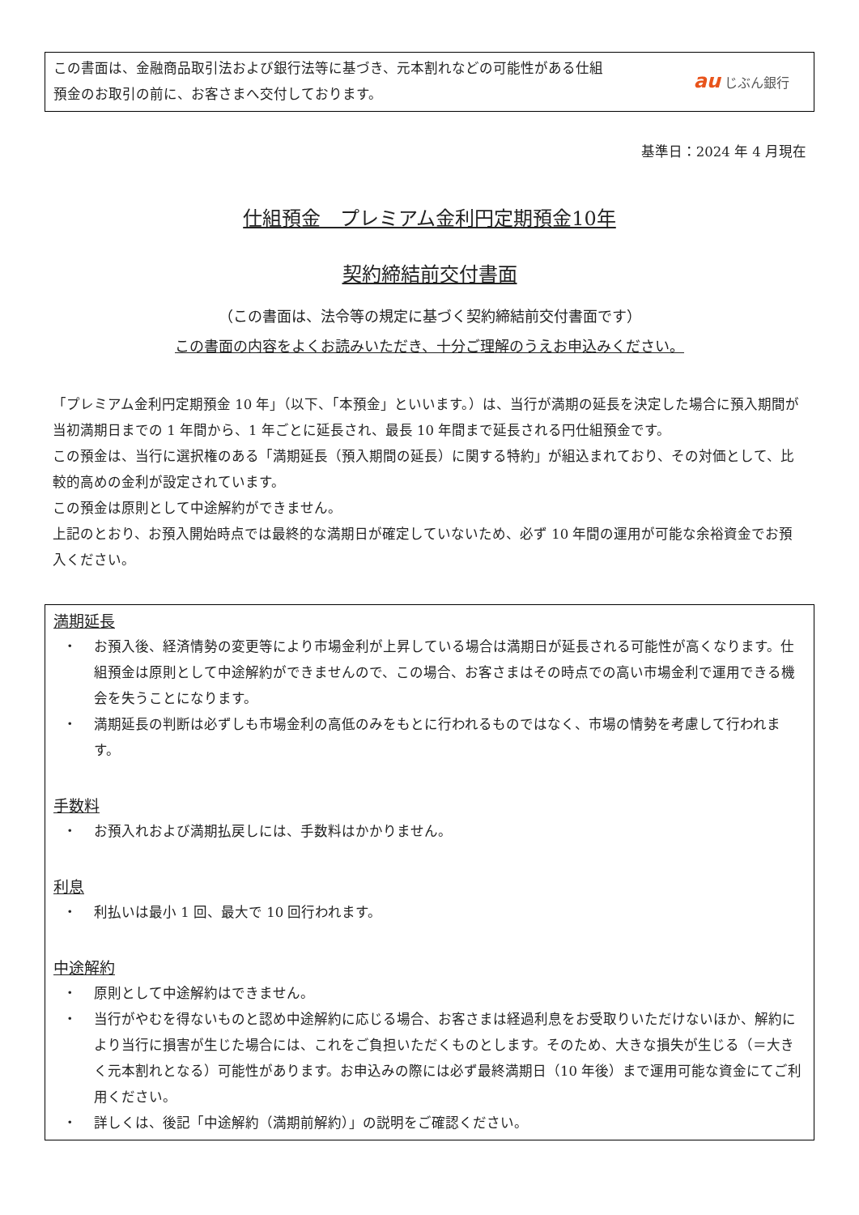この書面は、金融商品取引法および銀行法等に基づき、元本割れなどの可能性がある仕組
預金のお取引の前に、お客さまへ交付しております。
au じぶん銀行
基準日：2024 年 4 月現在
仕組預金　プレミアム金利円定期預金10年
契約締結前交付書面
（この書面は、法令等の規定に基づく契約締結前交付書面です）
この書面の内容をよくお読みいただき、十分ご理解のうえお申込みください。
「プレミアム金利円定期預金 10 年」（以下、「本預金」といいます。）は、当行が満期の延長を決定した場合に預入期間が当初満期日までの 1 年間から、1 年ごとに延長され、最長 10 年間まで延長される円仕組預金です。
この預金は、当行に選択権のある「満期延長（預入期間の延長）に関する特約」が組込まれており、その対価として、比較的高めの金利が設定されています。
この預金は原則として中途解約ができません。
上記のとおり、お預入開始時点では最終的な満期日が確定していないため、必ず 10 年間の運用が可能な余裕資金でお預入ください。
満期延長
・ お預入後、経済情勢の変更等により市場金利が上昇している場合は満期日が延長される可能性が高くなります。仕組預金は原則として中途解約ができませんので、この場合、お客さまはその時点での高い市場金利で運用できる機会を失うことになります。
・ 満期延長の判断は必ずしも市場金利の高低のみをもとに行われるものではなく、市場の情勢を考慮して行われます。
手数料
・ お預入れおよび満期払戻しには、手数料はかかりません。
利息
・ 利払いは最小 1 回、最大で 10 回行われます。
中途解約
・ 原則として中途解約はできません。
・ 当行がやむを得ないものと認め中途解約に応じる場合、お客さまは経過利息をお受取りいただけないほか、解約により当行に損害が生じた場合には、これをご負担いただくものとします。そのため、大きな損失が生じる（＝大きく元本割れとなる）可能性があります。お申込みの際には必ず最終満期日（10 年後）まで運用可能な資金にてご利用ください。
・ 詳しくは、後記「中途解約（満期前解約）」の説明をご確認ください。